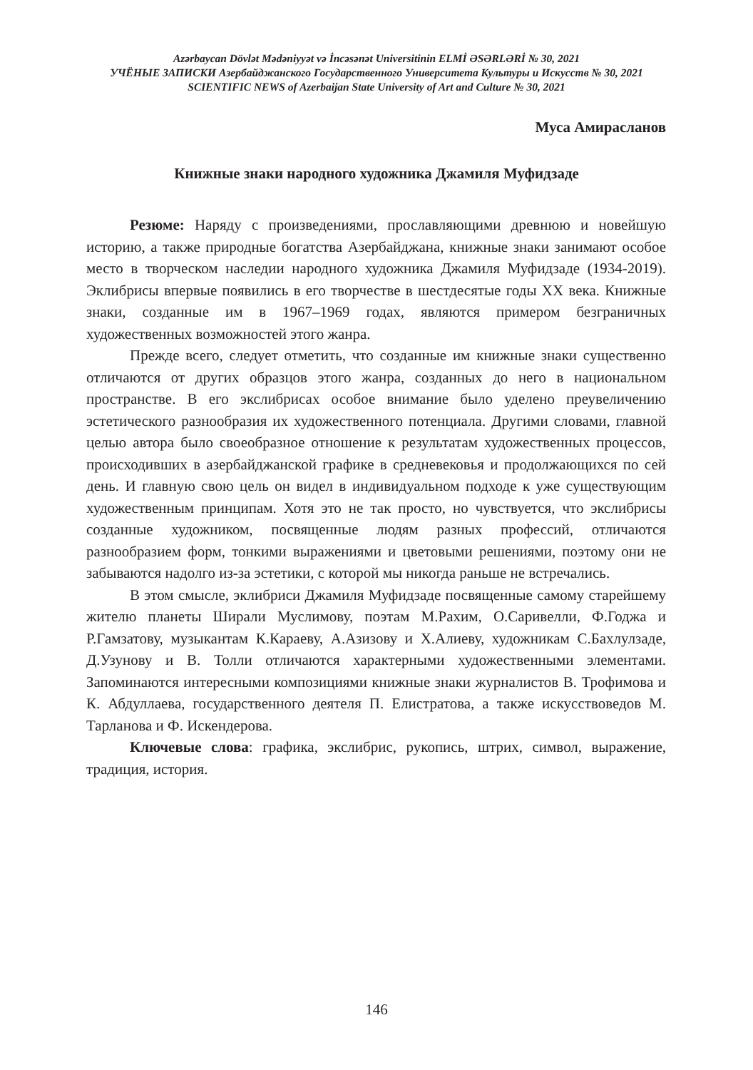Azərbaycan Dövlət Mədəniyyət və İncəsənət Universitinin ELMİ ƏSƏRLƏRİ № 30, 2021
УЧЁНЫЕ ЗАПИСКИ Азербайджанского Государственного Университета Культуры и Искусств № 30, 2021
SCIENTIFIC NEWS of Azerbaijan State University of Art and Culture № 30, 2021
Муса Амирасланов
Книжные знаки народного художника Джамиля Муфидзаде
Резюме: Наряду с произведениями, прославляющими древнюю и новейшую историю, а также природные богатства Азербайджана, книжные знаки занимают особое место в творческом наследии народного художника Джамиля Муфидзаде (1934-2019). Эклибрисы впервые появились в его творчестве в шестдесятые годы XX века. Книжные знаки, созданные им в 1967–1969 годах, являются примером безграничных художественных возможностей этого жанра.
Прежде всего, следует отметить, что созданные им книжные знаки существенно отличаются от других образцов этого жанра, созданных до него в национальном пространстве. В его экслибрисах особое внимание было уделено преувеличению эстетического разнообразия их художественного потенциала. Другими словами, главной целью автора было своеобразное отношение к результатам художественных процессов, происходивших в азербайджанской графике в средневековья и продолжающихся по сей день. И главную свою цель он видел в индивидуальном подходе к уже существующим художественным принципам. Хотя это не так просто, но чувствуется, что экслибрисы созданные художником, посвященные людям разных профессий, отличаются разнообразием форм, тонкими выражениями и цветовыми решениями, поэтому они не забываются надолго из-за эстетики, с которой мы никогда раньше не встречались.
В этом смысле, эклибриси Джамиля Муфидзаде посвященные самому старейшему жителю планеты Ширали Муслимову, поэтам М.Рахим, О.Саривелли, Ф.Годжа и Р.Гамзатову, музыкантам К.Караеву, А.Азизову и Х.Алиеву, художникам С.Бахлулзаде, Д.Узунову и В. Толли отличаются характерными художественными элементами. Запоминаются интересными композициями книжные знаки журналистов В. Трофимова и К. Абдуллаева, государственного деятеля П. Елистратова, а также искусствоведов М. Тарланова и Ф. Искендерова.
Ключевые слова: графика, экслибрис, рукопись, штрих, символ, выражение, традиция, история.
146